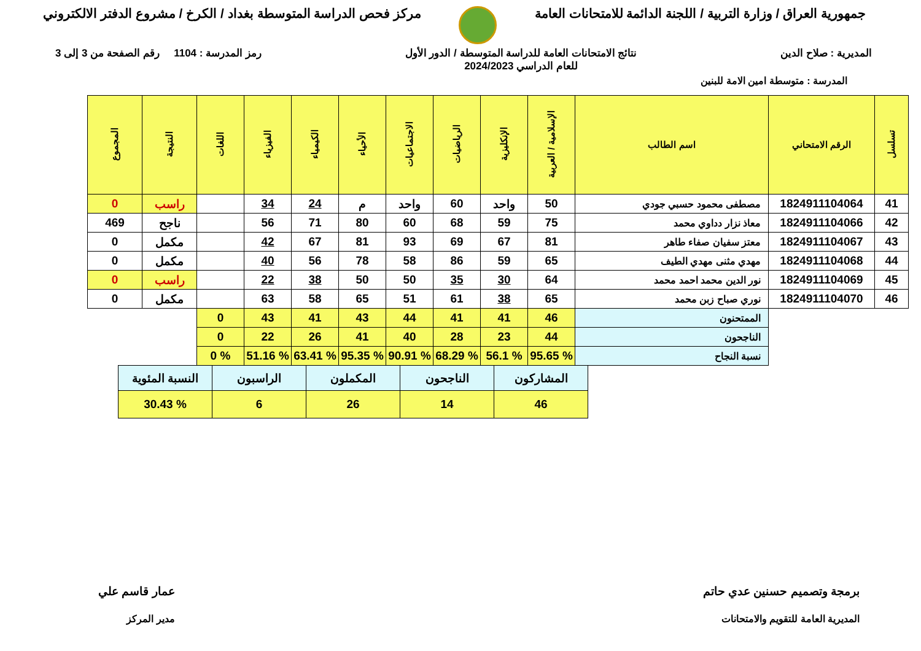جمهورية العراق / وزارة التربية / اللجنة الدائمة للامتحانات العامة
مركز فحص الدراسة المتوسطة بغداد / الكرخ / مشروع الدفتر الالكتروني
المديرية : صلاح الدين نتائج الامتحانات العامة للدراسة المتوسطة / الدور الأول
للعام الدراسي 2024/2023
رمز المدرسة : 1104 رقم الصفحة من 3 إلى 3
المدرسة : متوسطة امين الامة للبنين
| تسلسل | الرقم الامتحاني | اسم الطالب | الإسلامية / العربية | الإنكليزية | الرياضيات | الاجتماعيات | الأحياء | الكيمياء | الفيزياء | اللغات | النتيجة | المجموع |
| --- | --- | --- | --- | --- | --- | --- | --- | --- | --- | --- | --- | --- |
| 41 | 1824911104064 | مصطفى محمود حسبي جودي | 50 | واحد | 60 | واحد | م | 24 | 34 | | راسب | 0 |
| 42 | 1824911104066 | معاذ نزار دداوي محمد | 75 | 59 | 68 | 60 | 80 | 71 | 56 | | ناجح | 469 |
| 43 | 1824911104067 | معتز سفيان صفاء طاهر | 81 | 67 | 69 | 93 | 81 | 67 | 42 | | مكمل | 0 |
| 44 | 1824911104068 | مهدي مثنى مهدي الطيف | 65 | 59 | 86 | 58 | 78 | 56 | 40 | | مكمل | 0 |
| 45 | 1824911104069 | نور الدين محمد احمد محمد | 64 | 30 | 35 | 50 | 50 | 38 | 22 | | راسب | 0 |
| 46 | 1824911104070 | نوري صباح زبن محمد | 65 | 38 | 61 | 51 | 65 | 58 | 63 | | مكمل | 0 |
| | | الممتحنون | 46 | 41 | 41 | 44 | 43 | 41 | 43 | 0 | | |
| | | الناجحون | 44 | 23 | 28 | 40 | 41 | 26 | 22 | 0 | | |
| | | نسبة النجاح | % 95.65 | % 56.1 | % 68.29 | % 90.91 | % 95.35 | % 63.41 | % 51.16 | % 0 | | |
| المشاركون | الناجحون | المكملون | الراسبون | النسبة المئوية |
| 46 | 14 | 26 | 6 | % 30.43 |
برمجة وتصميم حسنين عدي حاتم
المديرية العامة للتقويم والامتحانات
عمار قاسم علي
مدير المركز